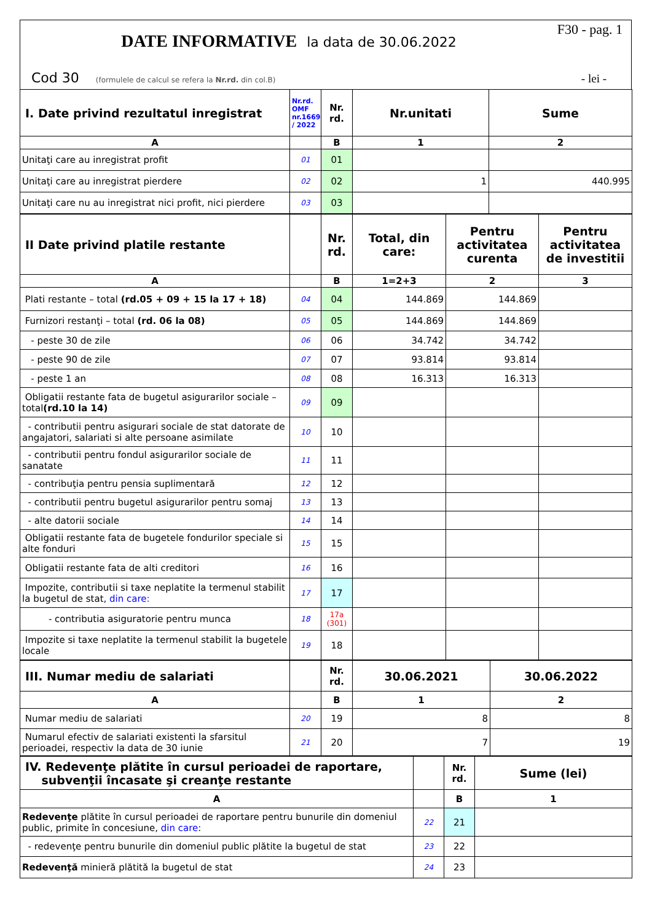DATE INFORMATIVE la data de 30.06.2022
F30 - pag. 1
Cod 30 (formulele de calcul se refera la Nr.rd. din col.B)
- lei -
| I. Date privind rezultatul inregistrat | Nr.rd. OMF nr.1669 / 2022 | Nr. rd. | Nr.unitati | Sume |
| --- | --- | --- | --- | --- |
| A | | B | 1 | 2 |
| Unitaţi care au inregistrat profit | 01 | 01 | | |
| Unitaţi care au inregistrat pierdere | 02 | 02 | 1 | 440.995 |
| Unitaţi care nu au inregistrat nici profit, nici pierdere | 03 | 03 | | |
| II Date privind platile restante | | Nr. rd. | Total, din care: | Pentru activitatea curenta | Pentru activitatea de investitii |
| --- | --- | --- | --- | --- | --- |
| A | | B | 1=2+3 | 2 | 3 |
| Plati restante – total (rd.05 + 09 + 15 la 17 + 18) | 04 | 04 | 144.869 | 144.869 | |
| Furnizori restanţi – total (rd. 06 la 08) | 05 | 05 | 144.869 | 144.869 | |
| - peste 30 de zile | 06 | 06 | 34.742 | 34.742 | |
| - peste 90 de zile | 07 | 07 | 93.814 | 93.814 | |
| - peste 1 an | 08 | 08 | 16.313 | 16.313 | |
| Obligatii restante fata de bugetul asigurarilor sociale – total (rd.10 la 14) | 09 | 09 | | | |
| - contributii pentru asigurari sociale de stat datorate de angajatori, salariati si alte persoane asimilate | 10 | 10 | | | |
| - contributii pentru fondul asigurarilor sociale de sanatate | 11 | 11 | | | |
| - contribuţia pentru pensia suplimentară | 12 | 12 | | | |
| - contributii pentru bugetul asigurarilor pentru somaj | 13 | 13 | | | |
| - alte datorii sociale | 14 | 14 | | | |
| Obligatii restante fata de bugetele fondurilor speciale si alte fonduri | 15 | 15 | | | |
| Obligatii restante fata de alti creditori | 16 | 16 | | | |
| Impozite, contributii si taxe neplatite la termenul stabilit la bugetul de stat, din care: | 17 | 17 | | | |
| - contributia asiguratorie pentru munca | 18 | 17a (301) | | | |
| Impozite si taxe neplatite la termenul stabilit la bugetele locale | 19 | 18 | | | |
| III. Numar mediu de salariati | | Nr. rd. | 30.06.2021 | 30.06.2022 |
| --- | --- | --- | --- | --- |
| A | | B | 1 | 2 |
| Numar mediu de salariati | 20 | 19 | 8 | 8 |
| Numarul efectiv de salariati existenti la sfarsitul perioadei, respectiv la data de 30 iunie | 21 | 20 | 7 | 19 |
| IV. Redevenţe plătite în cursul perioadei de raportare, subvenţii încasate şi creanţe restante | | Nr. rd. | Sume (lei) |
| --- | --- | --- | --- |
| A | | B | 1 |
| Redevenţe plătite în cursul perioadei de raportare pentru bunurile din domeniul public, primite în concesiune, din care : | 22 | 21 | |
| - redevenţe pentru bunurile din domeniul public plătite la bugetul de stat | 23 | 22 | |
| Redevenţă minieră plătită la bugetul de stat | 24 | 23 | |